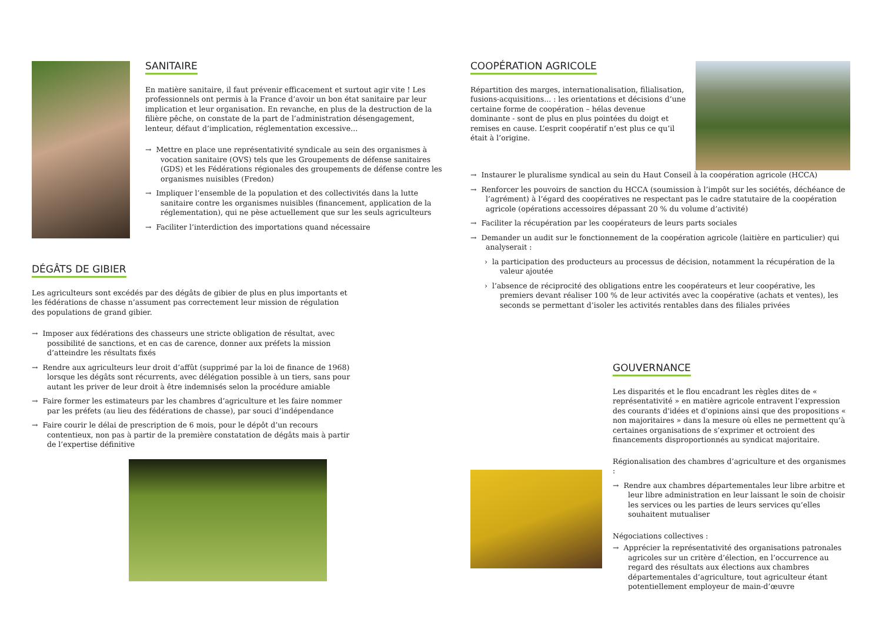SANITAIRE
En matière sanitaire, il faut prévenir efficacement et surtout agir vite ! Les professionnels ont permis à la France d’avoir un bon état sanitaire par leur implication et leur organisation. En revanche, en plus de la destruction de la filière pêche, on constate de la part de l’administration désengagement, lenteur, défaut d’implication, réglementation excessive…
→ Mettre en place une représentativité syndicale au sein des organismes à vocation sanitaire (OVS) tels que les Groupements de défense sanitaires (GDS) et les Fédérations régionales des groupements de défense contre les organismes nuisibles (Fredon)
→ Impliquer l’ensemble de la population et des collectivités dans la lutte sanitaire contre les organismes nuisibles (financement, application de la réglementation), qui ne pèse actuellement que sur les seuls agriculteurs
→ Faciliter l’interdiction des importations quand nécessaire
DÉGÂTS DE GIBIER
Les agriculteurs sont excédés par des dégâts de gibier de plus en plus importants et les fédérations de chasse n’assument pas correctement leur mission de régulation des populations de grand gibier.
→ Imposer aux fédérations des chasseurs une stricte obligation de résultat, avec possibilité de sanctions, et en cas de carence, donner aux préfets la mission d’atteindre les résultats fixés
→ Rendre aux agriculteurs leur droit d’affût (supprimé par la loi de finance de 1968) lorsque les dégâts sont récurrents, avec délégation possible à un tiers, sans pour autant les priver de leur droit à être indemnisés selon la procédure amiable
→ Faire former les estimateurs par les chambres d’agriculture et les faire nommer par les préfets (au lieu des fédérations de chasse), par souci d’indépendance
→ Faire courir le délai de prescription de 6 mois, pour le dépôt d’un recours contentieux, non pas à partir de la première constatation de dégâts mais à partir de l’expertise définitive
COOPÉRATION AGRICOLE
Répartition des marges, internationalisation, filialisation, fusions-acquisitions... : les orientations et décisions d’une certaine forme de coopération – hélas devenue dominante - sont de plus en plus pointées du doigt et remises en cause. L’esprit coopératif n’est plus ce qu’il était à l’origine.
→ Instaurer le pluralisme syndical au sein du Haut Conseil à la coopération agricole (HCCA)
→ Renforcer les pouvoirs de sanction du HCCA (soumission à l’impôt sur les sociétés, déchéance de l’agrément) à l’égard des coopératives ne respectant pas le cadre statutaire de la coopération agricole (opérations accessoires dépassant 20 % du volume d’activité)
→ Faciliter la récupération par les coopérateurs de leurs parts sociales
→ Demander un audit sur le fonctionnement de la coopération agricole (laitière en particulier) qui analyserait :
› la participation des producteurs au processus de décision, notamment la récupération de la valeur ajoutée
› l’absence de réciprocité des obligations entre les coopérateurs et leur coopérative, les premiers devant réaliser 100 % de leur activités avec la coopérative (achats et ventes), les seconds se permettant d’isoler les activités rentables dans des filiales privées
GOUVERNANCE
Les disparités et le flou encadrant les règles dites de « représentativité » en matière agricole entravent l’expression des courants d'idées et d'opinions ainsi que des propositions « non majoritaires » dans la mesure où elles ne permettent qu’à certaines organisations de s’exprimer et octroient des financements disproportionnés au syndicat majoritaire.
Régionalisation des chambres d’agriculture et des organismes :
→ Rendre aux chambres départementales leur libre arbitre et leur libre administration en leur laissant le soin de choisir les services ou les parties de leurs services qu’elles souhaitent mutualiser
Négociations collectives :
→ Apprécier la représentativité des organisations patronales agricoles sur un critère d’élection, en l’occurrence au regard des résultats aux élections aux chambres départementales d’agriculture, tout agriculteur étant potentiellement employeur de main-d’œuvre